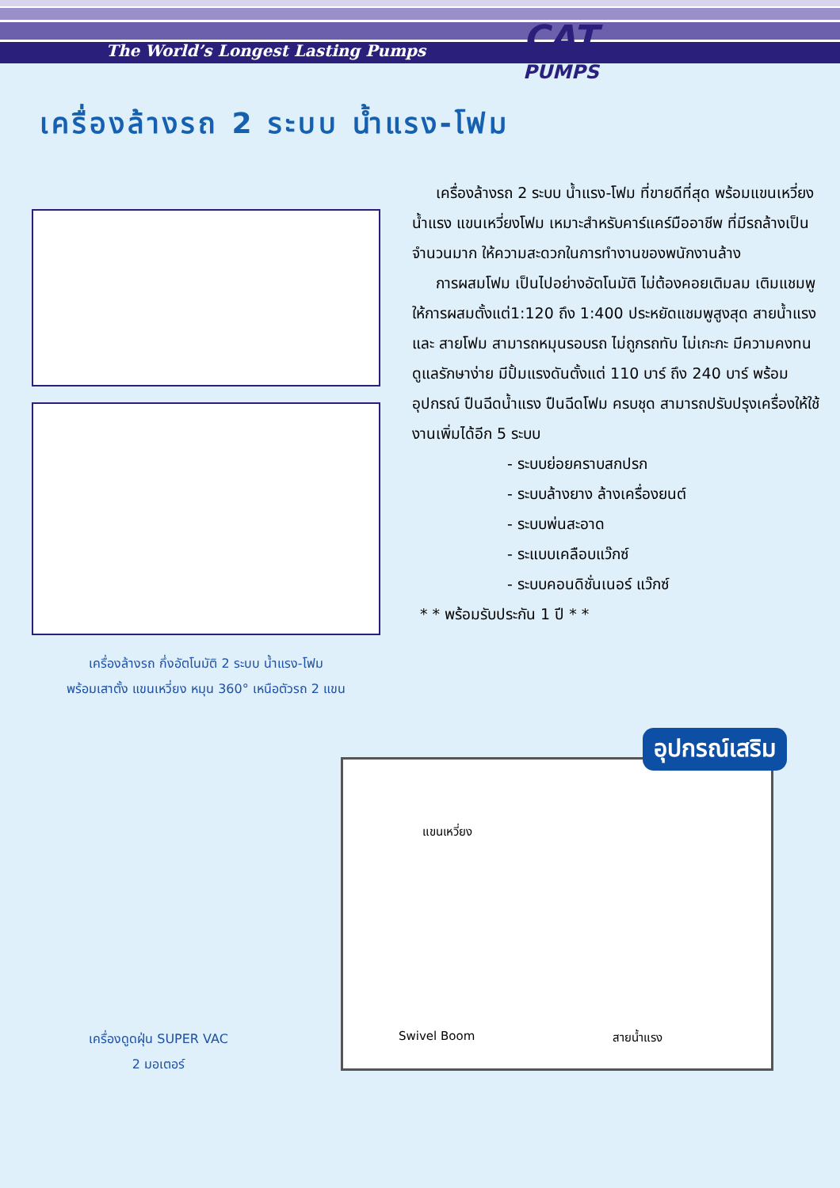The World’s Longest Lasting Pumps
CAT
PUMPS
เครื่องล้างรถ 2 ระบบ น้ำแรง-โฟม
เครื่องล้างรถ กึ่งอัตโนมัติ 2 ระบบ น้ำแรง-โฟม
พร้อมเสาตั้ง แขนเหวี่ยง หมุน 360° เหนือตัวรถ 2 แขน
เครื่องล้างรถ 2 ระบบ น้ำแรง-โฟม ที่ขายดีที่สุด พร้อมแขนเหวี่ยงน้ำแรง แขนเหวี่ยงโฟม เหมาะสำหรับคาร์แคร์มืออาชีพ ที่มีรถล้างเป็นจำนวนมาก ให้ความสะดวกในการทำงานของพนักงานล้าง
การผสมโฟม เป็นไปอย่างอัตโนมัติ ไม่ต้องคอยเติมลม เติมแชมพู ให้การผสมตั้งแต่1:120 ถึง 1:400 ประหยัดแชมพูสูงสุด สายน้ำแรง และ สายโฟม สามารถหมุนรอบรถ ไม่ถูกรถทับ ไม่เกะกะ มีความคงทน ดูแลรักษาง่าย มีปั้มแรงดันตั้งแต่ 110 บาร์ ถึง 240 บาร์ พร้อมอุปกรณ์ ปืนฉีดน้ำแรง ปืนฉีดโฟม ครบชุด สามารถปรับปรุงเครื่องให้ใช้งานเพิ่มได้อีก 5 ระบบ
- ระบบย่อยคราบสกปรก
- ระบบล้างยาง ล้างเครื่องยนต์
- ระบบพ่นสะอาด
- ระแบบเคลือบแว๊กซ์
- ระบบคอนดิชั่นเนอร์ แว๊กซ์
* * พร้อมรับประกัน 1 ปี * *
เครื่องดูดฝุ่น SUPER VAC
2 มอเตอร์
อุปกรณ์เสริม
แขนเหวี่ยง
Swivel Boom สายน้ำแรง